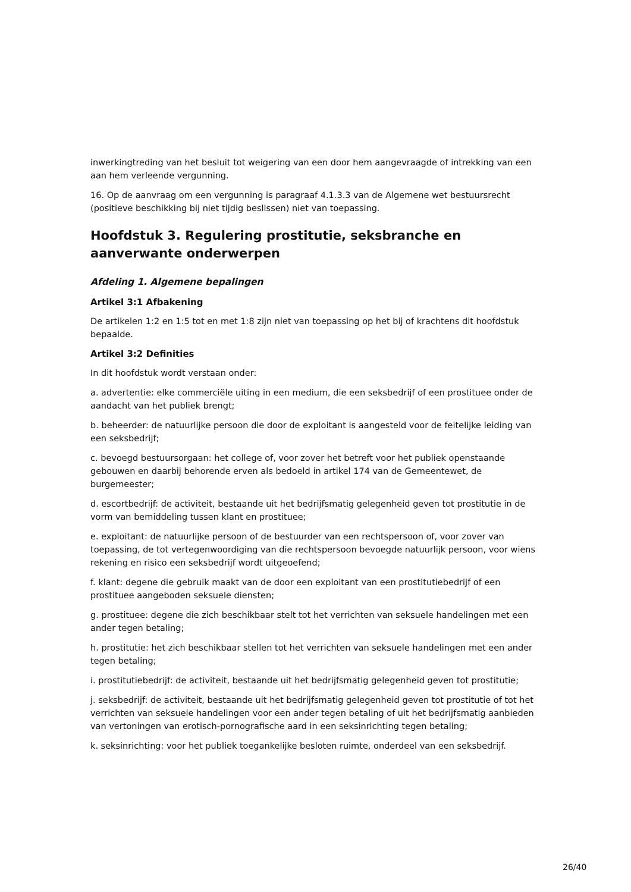inwerkingtreding van het besluit tot weigering van een door hem aangevraagde of intrekking van een aan hem verleende vergunning.
16. Op de aanvraag om een vergunning is paragraaf 4.1.3.3 van de Algemene wet bestuursrecht (positieve beschikking bij niet tijdig beslissen) niet van toepassing.
Hoofdstuk 3. Regulering prostitutie, seksbranche en aanverwante onderwerpen
Afdeling 1. Algemene bepalingen
Artikel 3:1 Afbakening
De artikelen 1:2 en 1:5 tot en met 1:8 zijn niet van toepassing op het bij of krachtens dit hoofdstuk bepaalde.
Artikel 3:2 Definities
In dit hoofdstuk wordt verstaan onder:
a. advertentie: elke commerciële uiting in een medium, die een seksbedrijf of een prostituee onder de aandacht van het publiek brengt;
b. beheerder: de natuurlijke persoon die door de exploitant is aangesteld voor de feitelijke leiding van een seksbedrijf;
c. bevoegd bestuursorgaan: het college of, voor zover het betreft voor het publiek openstaande gebouwen en daarbij behorende erven als bedoeld in artikel 174 van de Gemeentewet, de burgemeester;
d. escortbedrijf: de activiteit, bestaande uit het bedrijfsmatig gelegenheid geven tot prostitutie in de vorm van bemiddeling tussen klant en prostituee;
e. exploitant: de natuurlijke persoon of de bestuurder van een rechtspersoon of, voor zover van toepassing, de tot vertegenwoordiging van die rechtspersoon bevoegde natuurlijk persoon, voor wiens rekening en risico een seksbedrijf wordt uitgeoefend;
f. klant: degene die gebruik maakt van de door een exploitant van een prostitutiebedrijf of een prostituee aangeboden seksuele diensten;
g. prostituee: degene die zich beschikbaar stelt tot het verrichten van seksuele handelingen met een ander tegen betaling;
h. prostitutie: het zich beschikbaar stellen tot het verrichten van seksuele handelingen met een ander tegen betaling;
i. prostitutiebedrijf: de activiteit, bestaande uit het bedrijfsmatig gelegenheid geven tot prostitutie;
j. seksbedrijf: de activiteit, bestaande uit het bedrijfsmatig gelegenheid geven tot prostitutie of tot het verrichten van seksuele handelingen voor een ander tegen betaling of uit het bedrijfsmatig aanbieden van vertoningen van erotisch-pornografische aard in een seksinrichting tegen betaling;
k. seksinrichting: voor het publiek toegankelijke besloten ruimte, onderdeel van een seksbedrijf.
26/40